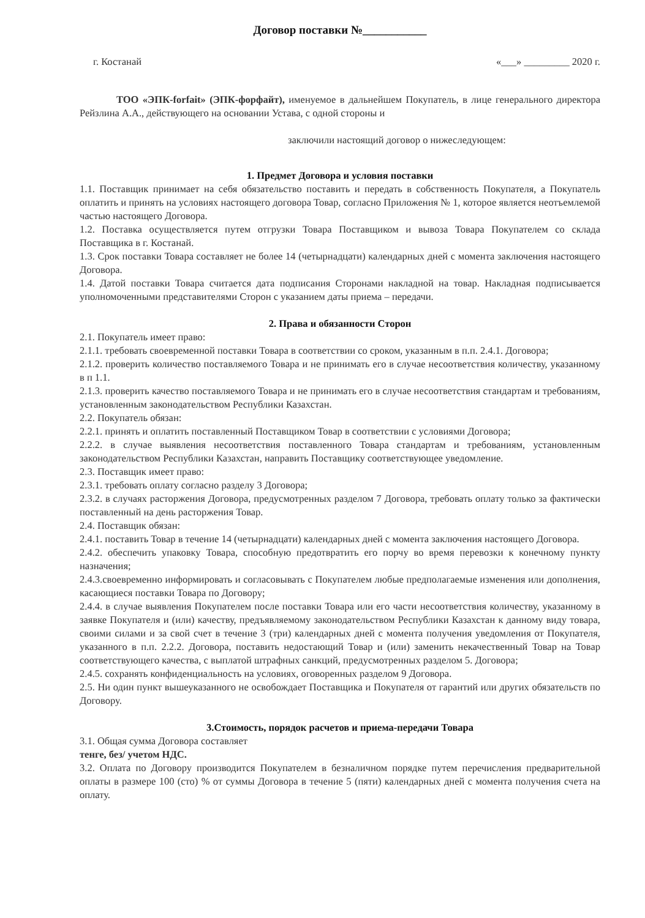Договор поставки №___________
г. Костанай «___» _________ 2020 г.
ТОО «ЭПК-forfait» (ЭПК-форфайт), именуемое в дальнейшем Покупатель, в лице генерального директора Рейзлина А.А., действующего на основании Устава, с одной стороны и
заключили настоящий договор о нижеследующем:
1. Предмет Договора и условия поставки
1.1. Поставщик принимает на себя обязательство поставить и передать в собственность Покупателя, а Покупатель оплатить и принять на условиях настоящего договора Товар, согласно Приложения № 1, которое является неотъемлемой частью настоящего Договора.
1.2. Поставка осуществляется путем отгрузки Товара Поставщиком и вывоза Товара Покупателем со склада Поставщика в г. Костанай.
1.3. Срок поставки Товара составляет не более 14 (четырнадцати) календарных дней с момента заключения настоящего Договора.
1.4. Датой поставки Товара считается дата подписания Сторонами накладной на товар. Накладная подписывается уполномоченными представителями Сторон с указанием даты приема – передачи.
2. Права и обязанности Сторон
2.1. Покупатель имеет право:
2.1.1. требовать своевременной поставки Товара в соответствии со сроком, указанным в п.п. 2.4.1. Договора;
2.1.2. проверить количество поставляемого Товара и не принимать его в случае несоответствия количеству, указанному в п 1.1.
2.1.3. проверить качество поставляемого Товара и не принимать его в случае несоответствия стандартам и требованиям, установленным законодательством Республики Казахстан.
2.2. Покупатель обязан:
2.2.1. принять и оплатить поставленный Поставщиком Товар в соответствии с условиями Договора;
2.2.2. в случае выявления несоответствия поставленного Товара стандартам и требованиям, установленным законодательством Республики Казахстан, направить Поставщику соответствующее уведомление.
2.3. Поставщик имеет право:
2.3.1. требовать оплату согласно разделу 3 Договора;
2.3.2. в случаях расторжения Договора, предусмотренных разделом 7 Договора, требовать оплату только за фактически поставленный на день расторжения Товар.
2.4. Поставщик обязан:
2.4.1. поставить Товар в течение 14 (четырнадцати) календарных дней с момента заключения настоящего Договора.
2.4.2. обеспечить упаковку Товара, способную предотвратить его порчу во время перевозки к конечному пункту назначения;
2.4.3.своевременно информировать и согласовывать с Покупателем любые предполагаемые изменения или дополнения, касающиеся поставки Товара по Договору;
2.4.4. в случае выявления Покупателем после поставки Товара или его части несоответствия количеству, указанному в заявке Покупателя и (или) качеству, предъявляемому законодательством Республики Казахстан к данному виду товара, своими силами и за свой счет в течение 3 (три) календарных дней с момента получения уведомления от Покупателя, указанного в п.п. 2.2.2. Договора, поставить недостающий Товар и (или) заменить некачественный Товар на Товар соответствующего качества, с выплатой штрафных санкций, предусмотренных разделом 5. Договора;
2.4.5. сохранять конфиденциальность на условиях, оговоренных разделом 9 Договора.
2.5. Ни один пункт вышеуказанного не освобождает Поставщика и Покупателя от гарантий или других обязательств по Договору.
3.Стоимость, порядок расчетов и приема-передачи Товара
3.1. Общая сумма Договора составляет
тенге, без/ учетом НДС.
3.2. Оплата по Договору производится Покупателем в безналичном порядке путем перечисления предварительной оплаты в размере 100 (сто) % от суммы Договора в течение 5 (пяти) календарных дней с момента получения счета на оплату.